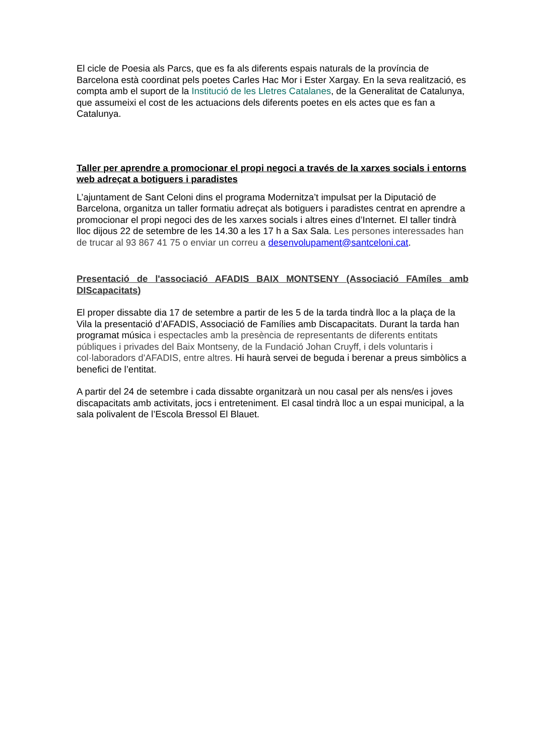El cicle de Poesia als Parcs, que es fa als diferents espais naturals de la província de Barcelona està coordinat pels poetes Carles Hac Mor i Ester Xargay. En la seva realització, es compta amb el suport de la Institució de les Lletres Catalanes, de la Generalitat de Catalunya, que assumeixi el cost de les actuacions dels diferents poetes en els actes que es fan a Catalunya.
Taller per aprendre a promocionar el propi negoci a través de la xarxes socials i entorns web adreçat a botiguers i paradistes
L’ajuntament de Sant Celoni dins el programa Modernitza’t impulsat per la Diputació de Barcelona, organitza un taller formatiu adreçat als botiguers i paradistes centrat en aprendre a promocionar el propi negoci des de les xarxes socials i altres eines d’Internet. El taller tindrà lloc dijous 22 de setembre de les 14.30 a les 17 h a Sax Sala. Les persones interessades han de trucar al 93 867 41 75 o enviar un correu a desenvolupament@santceloni.cat.
Presentació de l'associació AFADIS BAIX MONTSENY (Associació FAmíles amb DIScapacitats)
El proper dissabte dia 17 de setembre a partir de les 5 de la tarda tindrà lloc a la plaça de la Vila la presentació d’AFADIS, Associació de Famílies amb Discapacitats. Durant la tarda han programat música i espectacles amb la presència de representants de diferents entitats públiques i privades del Baix Montseny, de la Fundació Johan Cruyff, i dels voluntaris i col·laboradors d'AFADIS, entre altres. Hi haurà servei de beguda i berenar a preus simbòlics a benefici de l’entitat.
A partir del 24 de setembre i cada dissabte organitzarà un nou casal per als nens/es i joves discapacitats amb activitats, jocs i entreteniment. El casal tindrà lloc a un espai municipal, a la sala polivalent de l’Escola Bressol El Blauet.